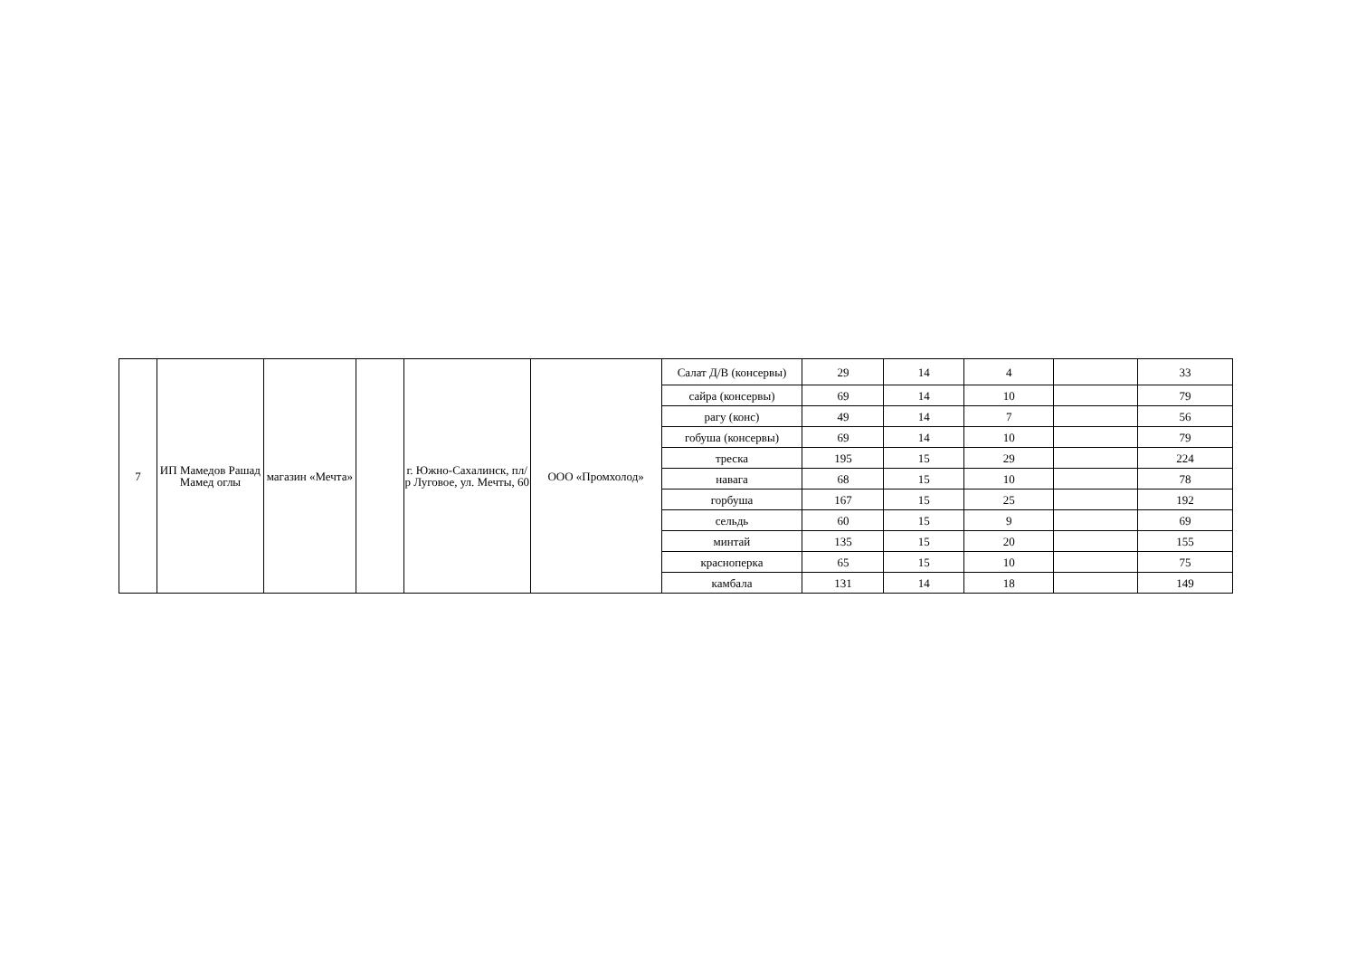| 7 | ИП Мамедов Рашад Мамед оглы | магазин «Мечта» | | г. Южно-Сахалинск, пл/р Луговое, ул. Мечты, 60 | ООО «Промхолод» | Салат Д/В (консервы) | 29 | 14 | 4 | | 33 |
| | | | | | | сайра (консервы) | 69 | 14 | 10 | | 79 |
| | | | | | | рагу (конс) | 49 | 14 | 7 | | 56 |
| | | | | | | гобуша (консервы) | 69 | 14 | 10 | | 79 |
| | | | | | | треска | 195 | 15 | 29 | | 224 |
| | | | | | | навага | 68 | 15 | 10 | | 78 |
| | | | | | | горбуша | 167 | 15 | 25 | | 192 |
| | | | | | | сельдь | 60 | 15 | 9 | | 69 |
| | | | | | | минтай | 135 | 15 | 20 | | 155 |
| | | | | | | красноперка | 65 | 15 | 10 | | 75 |
| | | | | | | камбала | 131 | 14 | 18 | | 149 |